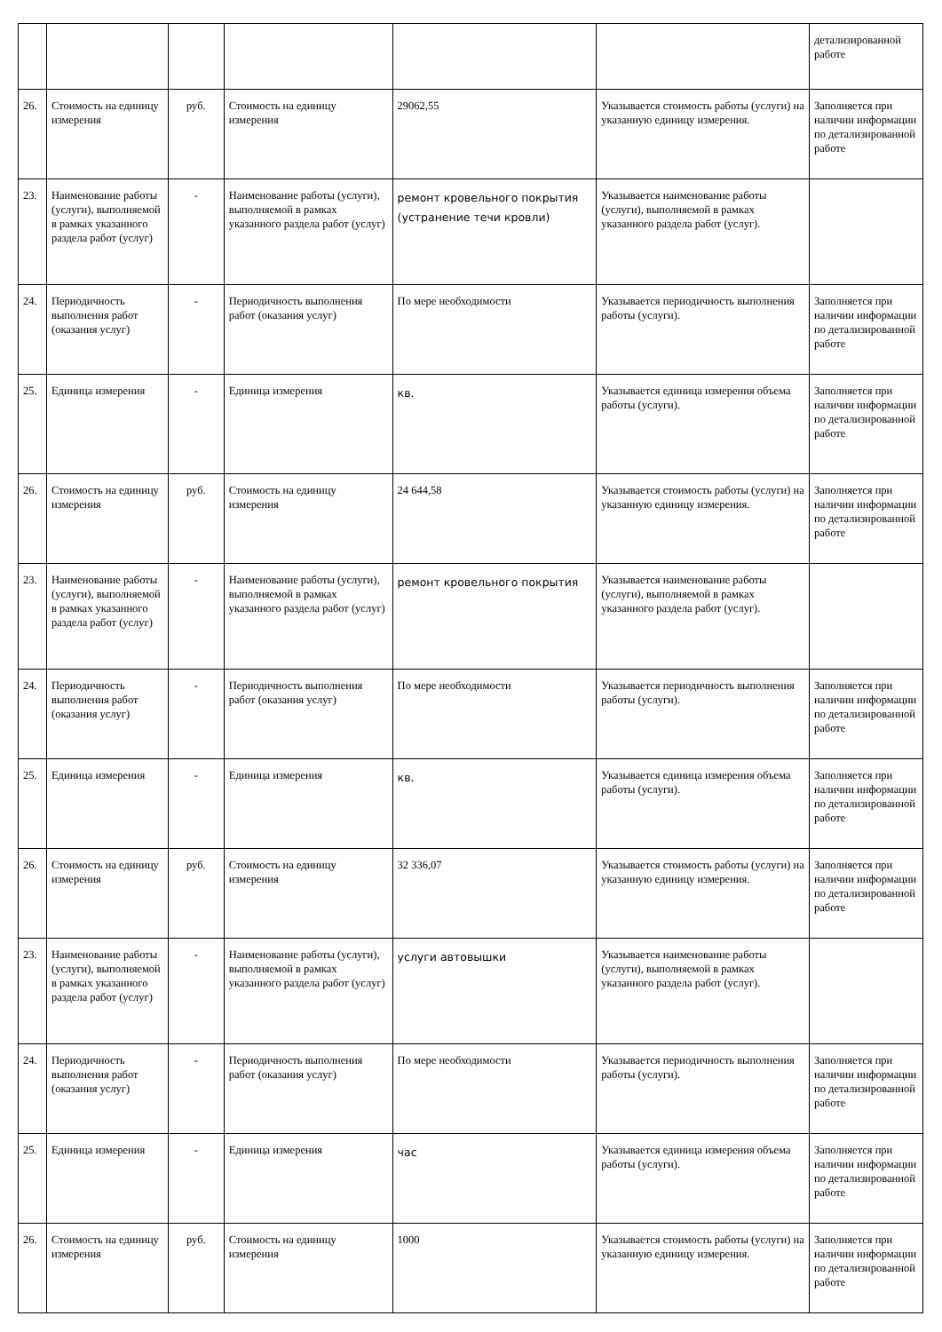| | | | | | | детализированной работе |
| 26. | Стоимость на единицу измерения | руб. | Стоимость на единицу измерения | 29062,55 | Указывается стоимость работы (услуги) на указанную единицу измерения. | Заполняется при наличии информации по детализированной работе |
| 23. | Наименование работы (услуги), выполняемой в рамках указанного раздела работ (услуг) | - | Наименование работы (услуги), выполняемой в рамках указанного раздела работ (услуг) | ремонт кровельного покрытия (устранение течи кровли) | Указывается наименование работы (услуги), выполняемой в рамках указанного раздела работ (услуг). | |
| 24. | Периодичность выполнения работ (оказания услуг) | - | Периодичность выполнения работ (оказания услуг) | По мере необходимости | Указывается периодичность выполнения работы (услуги). | Заполняется при наличии информации по детализированной работе |
| 25. | Единица измерения | - | Единица измерения | кв. | Указывается единица измерения объема работы (услуги). | Заполняется при наличии информации по детализированной работе |
| 26. | Стоимость на единицу измерения | руб. | Стоимость на единицу измерения | 24 644,58 | Указывается стоимость работы (услуги) на указанную единицу измерения. | Заполняется при наличии информации по детализированной работе |
| 23. | Наименование работы (услуги), выполняемой в рамках указанного раздела работ (услуг) | - | Наименование работы (услуги), выполняемой в рамках указанного раздела работ (услуг) | ремонт кровельного покрытия | Указывается наименование работы (услуги), выполняемой в рамках указанного раздела работ (услуг). | |
| 24. | Периодичность выполнения работ (оказания услуг) | - | Периодичность выполнения работ (оказания услуг) | По мере необходимости | Указывается периодичность выполнения работы (услуги). | Заполняется при наличии информации по детализированной работе |
| 25. | Единица измерения | - | Единица измерения | кв. | Указывается единица измерения объема работы (услуги). | Заполняется при наличии информации по детализированной работе |
| 26. | Стоимость на единицу измерения | руб. | Стоимость на единицу измерения | 32 336,07 | Указывается стоимость работы (услуги) на указанную единицу измерения. | Заполняется при наличии информации по детализированной работе |
| 23. | Наименование работы (услуги), выполняемой в рамках указанного раздела работ (услуг) | - | Наименование работы (услуги), выполняемой в рамках указанного раздела работ (услуг) | услуги автовышки | Указывается наименование работы (услуги), выполняемой в рамках указанного раздела работ (услуг). | |
| 24. | Периодичность выполнения работ (оказания услуг) | - | Периодичность выполнения работ (оказания услуг) | По мере необходимости | Указывается периодичность выполнения работы (услуги). | Заполняется при наличии информации по детализированной работе |
| 25. | Единица измерения | - | Единица измерения | час | Указывается единица измерения объема работы (услуги). | Заполняется при наличии информации по детализированной работе |
| 26. | Стоимость на единицу измерения | руб. | Стоимость на единицу измерения | 1000 | Указывается стоимость работы (услуги) на указанную единицу измерения. | Заполняется при наличии информации по детализированной работе |